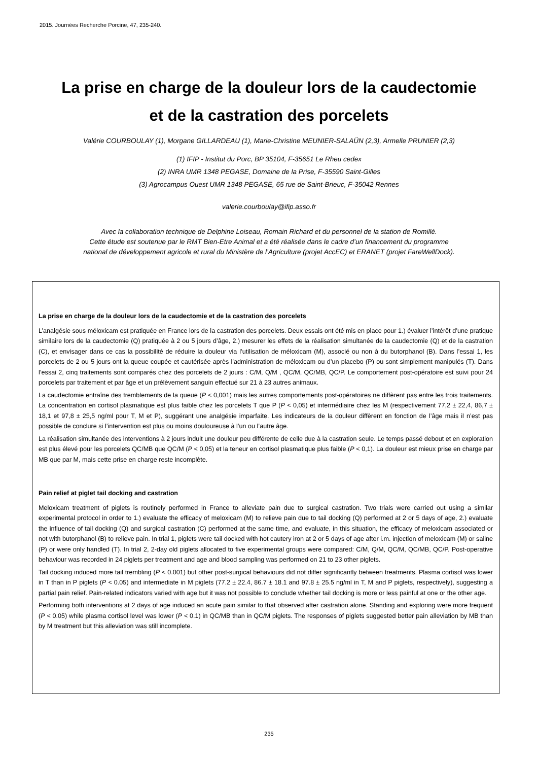2015. Journées Recherche Porcine, 47, 235-240.
La prise en charge de la douleur lors de la caudectomie
et de la castration des porcelets
Valérie COURBOULAY (1), Morgane GILLARDEAU (1), Marie-Christine MEUNIER-SALAÜN (2,3), Armelle PRUNIER (2,3)
(1) IFIP - Institut du Porc, BP 35104, F-35651 Le Rheu cedex
(2) INRA UMR 1348 PEGASE, Domaine de la Prise, F-35590 Saint-Gilles
(3) Agrocampus Ouest UMR 1348 PEGASE, 65 rue de Saint-Brieuc, F-35042 Rennes
valerie.courboulay@ifip.asso.fr
Avec la collaboration technique de Delphine Loiseau, Romain Richard et du personnel de la station de Romillé.
Cette étude est soutenue par le RMT Bien-Etre Animal et a été réalisée dans le cadre d’un financement du programme
national de développement agricole et rural du Ministère de l’Agriculture (projet AccEC) et ERANET (projet FareWellDock).
La prise en charge de la douleur lors de la caudectomie et de la castration des porcelets
L’analgésie sous méloxicam est pratiquée en France lors de la castration des porcelets. Deux essais ont été mis en place pour 1.) évaluer l’intérêt d’une pratique similaire lors de la caudectomie (Q) pratiquée à 2 ou 5 jours d’âge, 2.) mesurer les effets de la réalisation simultanée de la caudectomie (Q) et de la castration (C), et envisager dans ce cas la possibilité de réduire la douleur via l’utilisation de méloxicam (M), associé ou non à du butorphanol (B). Dans l’essai 1, les porcelets de 2 ou 5 jours ont la queue coupée et cautérisée après l’administration de méloxicam ou d’un placebo (P) ou sont simplement manipulés (T). Dans l’essai 2, cinq traitements sont comparés chez des porcelets de 2 jours : C/M, Q/M , QC/M, QC/MB, QC/P. Le comportement post-opératoire est suivi pour 24 porcelets par traitement et par âge et un prélèvement sanguin effectué sur 21 à 23 autres animaux.
La caudectomie entraîne des tremblements de la queue (P < 0,001) mais les autres comportements post-opératoires ne diffèrent pas entre les trois traitements. La concentration en cortisol plasmatique est plus faible chez les porcelets T que P (P < 0,05) et intermédiaire chez les M (respectivement 77,2 ± 22,4, 86,7 ± 18,1 et 97,8 ± 25,5 ng/ml pour T, M et P), suggérant une analgésie imparfaite. Les indicateurs de la douleur diffèrent en fonction de l’âge mais il n’est pas possible de conclure si l’intervention est plus ou moins douloureuse à l’un ou l’autre âge.
La réalisation simultanée des interventions à 2 jours induit une douleur peu différente de celle due à la castration seule. Le temps passé debout et en exploration est plus élevé pour les porcelets QC/MB que QC/M (P < 0,05) et la teneur en cortisol plasmatique plus faible (P < 0,1). La douleur est mieux prise en charge par MB que par M, mais cette prise en charge reste incomplète.
Pain relief at piglet tail docking and castration
Meloxicam treatment of piglets is routinely performed in France to alleviate pain due to surgical castration. Two trials were carried out using a similar experimental protocol in order to 1.) evaluate the efficacy of meloxicam (M) to relieve pain due to tail docking (Q) performed at 2 or 5 days of age, 2.) evaluate the influence of tail docking (Q) and surgical castration (C) performed at the same time, and evaluate, in this situation, the efficacy of meloxicam associated or not with butorphanol (B) to relieve pain. In trial 1, piglets were tail docked with hot cautery iron at 2 or 5 days of age after i.m. injection of meloxicam (M) or saline (P) or were only handled (T). In trial 2, 2-day old piglets allocated to five experimental groups were compared: C/M, Q/M, QC/M, QC/MB, QC/P. Post-operative behaviour was recorded in 24 piglets per treatment and age and blood sampling was performed on 21 to 23 other piglets.
Tail docking induced more tail trembling (P < 0.001) but other post-surgical behaviours did not differ significantly between treatments. Plasma cortisol was lower in T than in P piglets (P < 0.05) and intermediate in M piglets (77.2 ± 22.4, 86.7 ± 18.1 and 97.8 ± 25.5 ng/ml in T, M and P piglets, respectively), suggesting a partial pain relief. Pain-related indicators varied with age but it was not possible to conclude whether tail docking is more or less painful at one or the other age.
Performing both interventions at 2 days of age induced an acute pain similar to that observed after castration alone. Standing and exploring were more frequent (P < 0.05) while plasma cortisol level was lower (P < 0.1) in QC/MB than in QC/M piglets. The responses of piglets suggested better pain alleviation by MB than by M treatment but this alleviation was still incomplete.
235